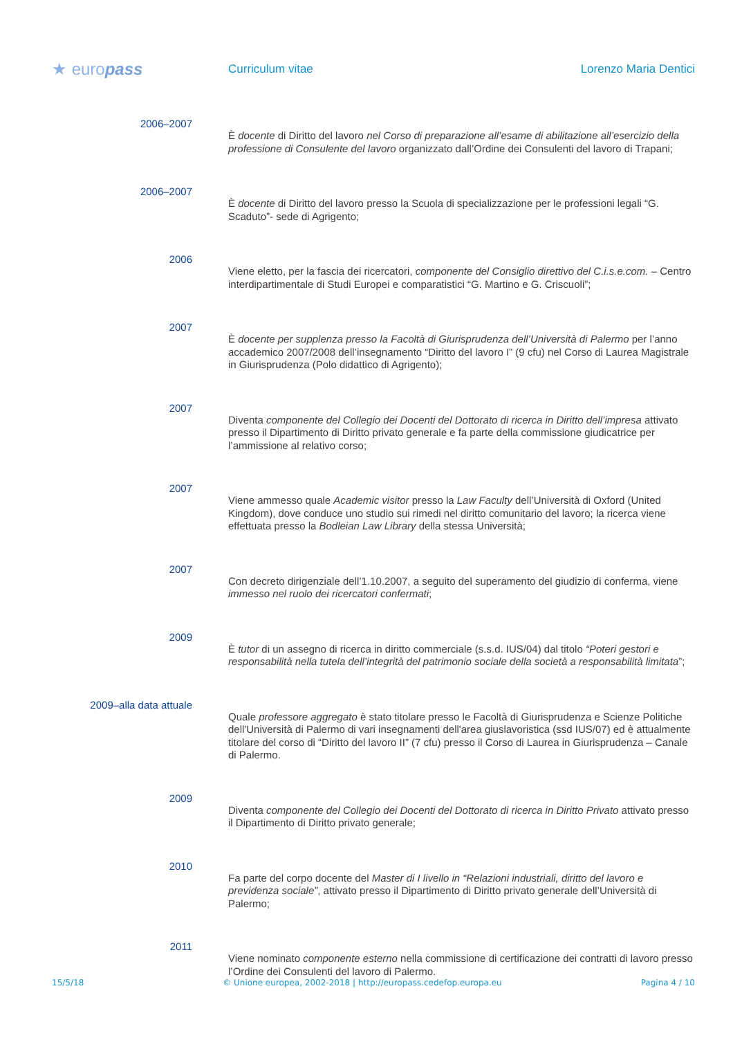★ europass
Curriculum vitae Lorenzo Maria Dentici
2006–2007
È docente di Diritto del lavoro nel Corso di preparazione all’esame di abilitazione all’esercizio della professione di Consulente del lavoro organizzato dall’Ordine dei Consulenti del lavoro di Trapani;
2006–2007
È docente di Diritto del lavoro presso la Scuola di specializzazione per le professioni legali “G. Scaduto”- sede di Agrigento;
2006
Viene eletto, per la fascia dei ricercatori, componente del Consiglio direttivo del C.i.s.e.com. – Centro interdipartimentale di Studi Europei e comparatistici “G. Martino e G. Criscuoli”;
2007
È docente per supplenza presso la Facoltà di Giurisprudenza dell’Università di Palermo per l’anno accademico 2007/2008 dell’insegnamento “Diritto del lavoro I” (9 cfu) nel Corso di Laurea Magistrale in Giurisprudenza (Polo didattico di Agrigento);
2007
Diventa componente del Collegio dei Docenti del Dottorato di ricerca in Diritto dell’impresa attivato presso il Dipartimento di Diritto privato generale e fa parte della commissione giudicatrice per l’ammissione al relativo corso;
2007
Viene ammesso quale Academic visitor presso la Law Faculty dell’Università di Oxford (United Kingdom), dove conduce uno studio sui rimedi nel diritto comunitario del lavoro; la ricerca viene effettuata presso la Bodleian Law Library della stessa Università;
2007
Con decreto dirigenziale dell’1.10.2007, a seguito del superamento del giudizio di conferma, viene immesso nel ruolo dei ricercatori confermati;
2009
È tutor di un assegno di ricerca in diritto commerciale (s.s.d. IUS/04) dal titolo “Poteri gestori e responsabilità nella tutela dell’integrità del patrimonio sociale della società a responsabilità limitata”;
2009–alla data attuale
Quale professore aggregato è stato titolare presso le Facoltà di Giurisprudenza e Scienze Politiche dell'Università di Palermo di vari insegnamenti dell'area giuslavoristica (ssd IUS/07) ed è attualmente titolare del corso di “Diritto del lavoro II” (7 cfu) presso il Corso di Laurea in Giurisprudenza – Canale di Palermo.
2009
Diventa componente del Collegio dei Docenti del Dottorato di ricerca in Diritto Privato attivato presso il Dipartimento di Diritto privato generale;
2010
Fa parte del corpo docente del Master di I livello in “Relazioni industriali, diritto del lavoro e previdenza sociale”, attivato presso il Dipartimento di Diritto privato generale dell’Università di Palermo;
2011
Viene nominato componente esterno nella commissione di certificazione dei contratti di lavoro presso l’Ordine dei Consulenti del lavoro di Palermo.
15/5/18 © Unione europea, 2002-2018 | http://europass.cedefop.europa.eu Pagina 4 / 10